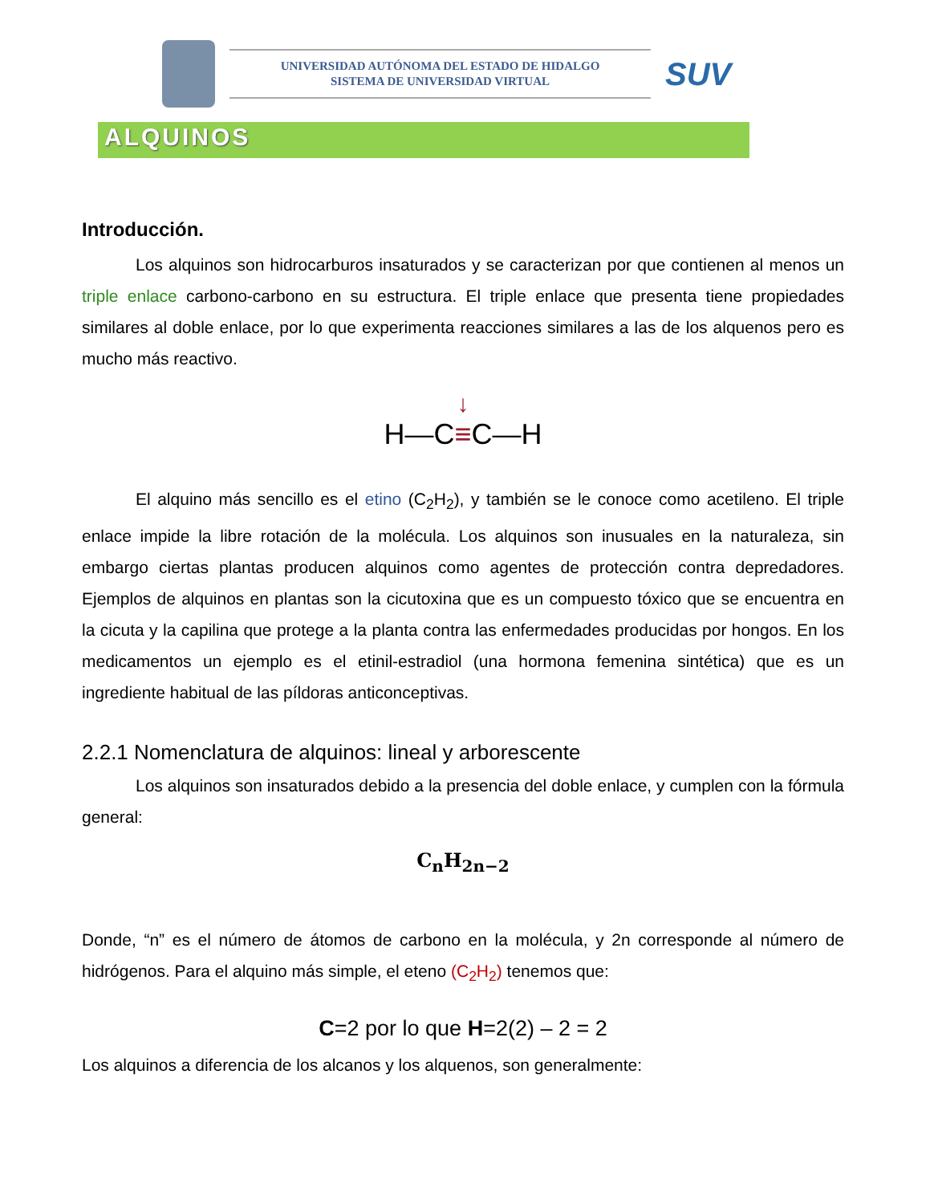UNIVERSIDAD AUTÓNOMA DEL ESTADO DE HIDALGO
SISTEMA DE UNIVERSIDAD VIRTUAL
SUV
ALQUINOS
Introducción.
Los alquinos son hidrocarburos insaturados y se caracterizan por que contienen al menos un triple enlace carbono-carbono en su estructura. El triple enlace que presenta tiene propiedades similares al doble enlace, por lo que experimenta reacciones similares a las de los alquenos pero es mucho más reactivo.
↓
H—C≡C—H
El alquino más sencillo es el etino (C<sub>2</sub>H<sub>2</sub>), y también se le conoce como acetileno. El triple enlace impide la libre rotación de la molécula. Los alquinos son inusuales en la naturaleza, sin embargo ciertas plantas producen alquinos como agentes de protección contra depredadores. Ejemplos de alquinos en plantas son la cicutoxina que es un compuesto tóxico que se encuentra en la cicuta y la capilina que protege a la planta contra las enfermedades producidas por hongos. En los medicamentos un ejemplo es el etinil-estradiol (una hormona femenina sintética) que es un ingrediente habitual de las píldoras anticonceptivas.
2.2.1 Nomenclatura de alquinos: lineal y arborescente
Los alquinos son insaturados debido a la presencia del doble enlace, y cumplen con la fórmula general:
C<sub>n</sub>H<sub>2n−2</sub>
Donde, “n” es el número de átomos de carbono en la molécula, y 2n corresponde al número de hidrógenos. Para el alquino más simple, el eteno (C<sub>2</sub>H<sub>2</sub>) tenemos que:
C=2 por lo que H=2(2) – 2 = 2
Los alquinos a diferencia de los alcanos y los alquenos, son generalmente: